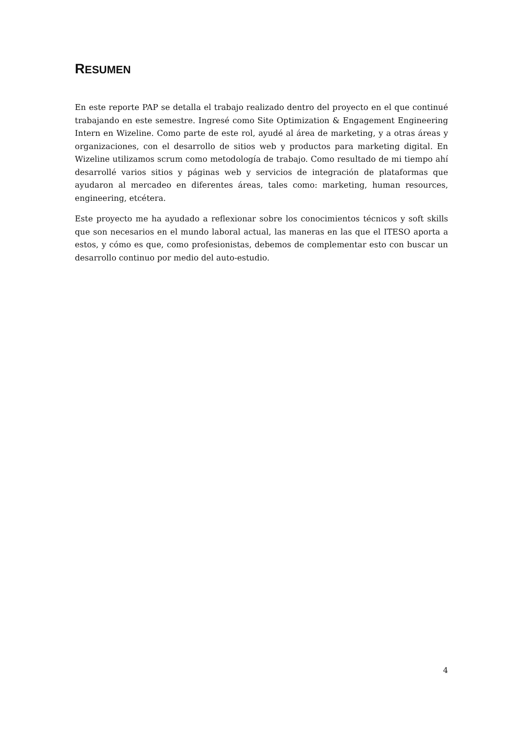RESUMEN
En este reporte PAP se detalla el trabajo realizado dentro del proyecto en el que continué trabajando en este semestre. Ingresé como Site Optimization & Engagement Engineering Intern en Wizeline. Como parte de este rol, ayudé al área de marketing, y a otras áreas y organizaciones, con el desarrollo de sitios web y productos para marketing digital. En Wizeline utilizamos scrum como metodología de trabajo. Como resultado de mi tiempo ahí desarrollé varios sitios y páginas web y servicios de integración de plataformas que ayudaron al mercadeo en diferentes áreas, tales como: marketing, human resources, engineering, etcétera.
Este proyecto me ha ayudado a reflexionar sobre los conocimientos técnicos y soft skills que son necesarios en el mundo laboral actual, las maneras en las que el ITESO aporta a estos, y cómo es que, como profesionistas, debemos de complementar esto con buscar un desarrollo continuo por medio del auto-estudio.
4